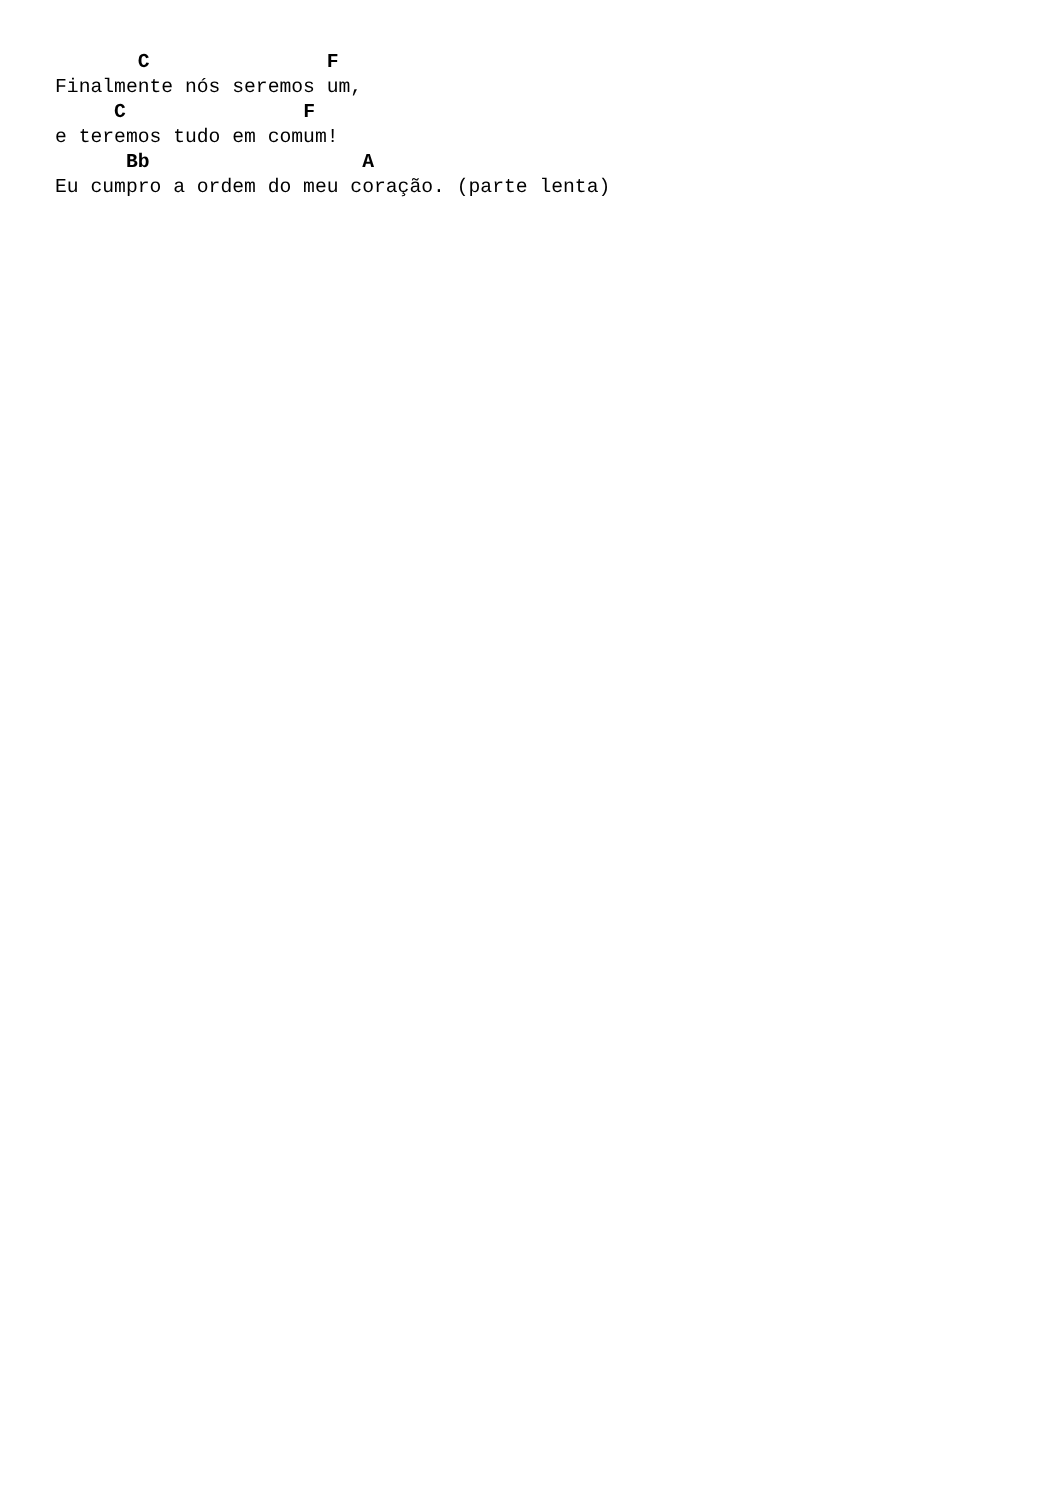C               F
Finalmente nós seremos um,
     C               F
e teremos tudo em comum!
      Bb                  A
Eu cumpro a ordem do meu coração. (parte lenta)